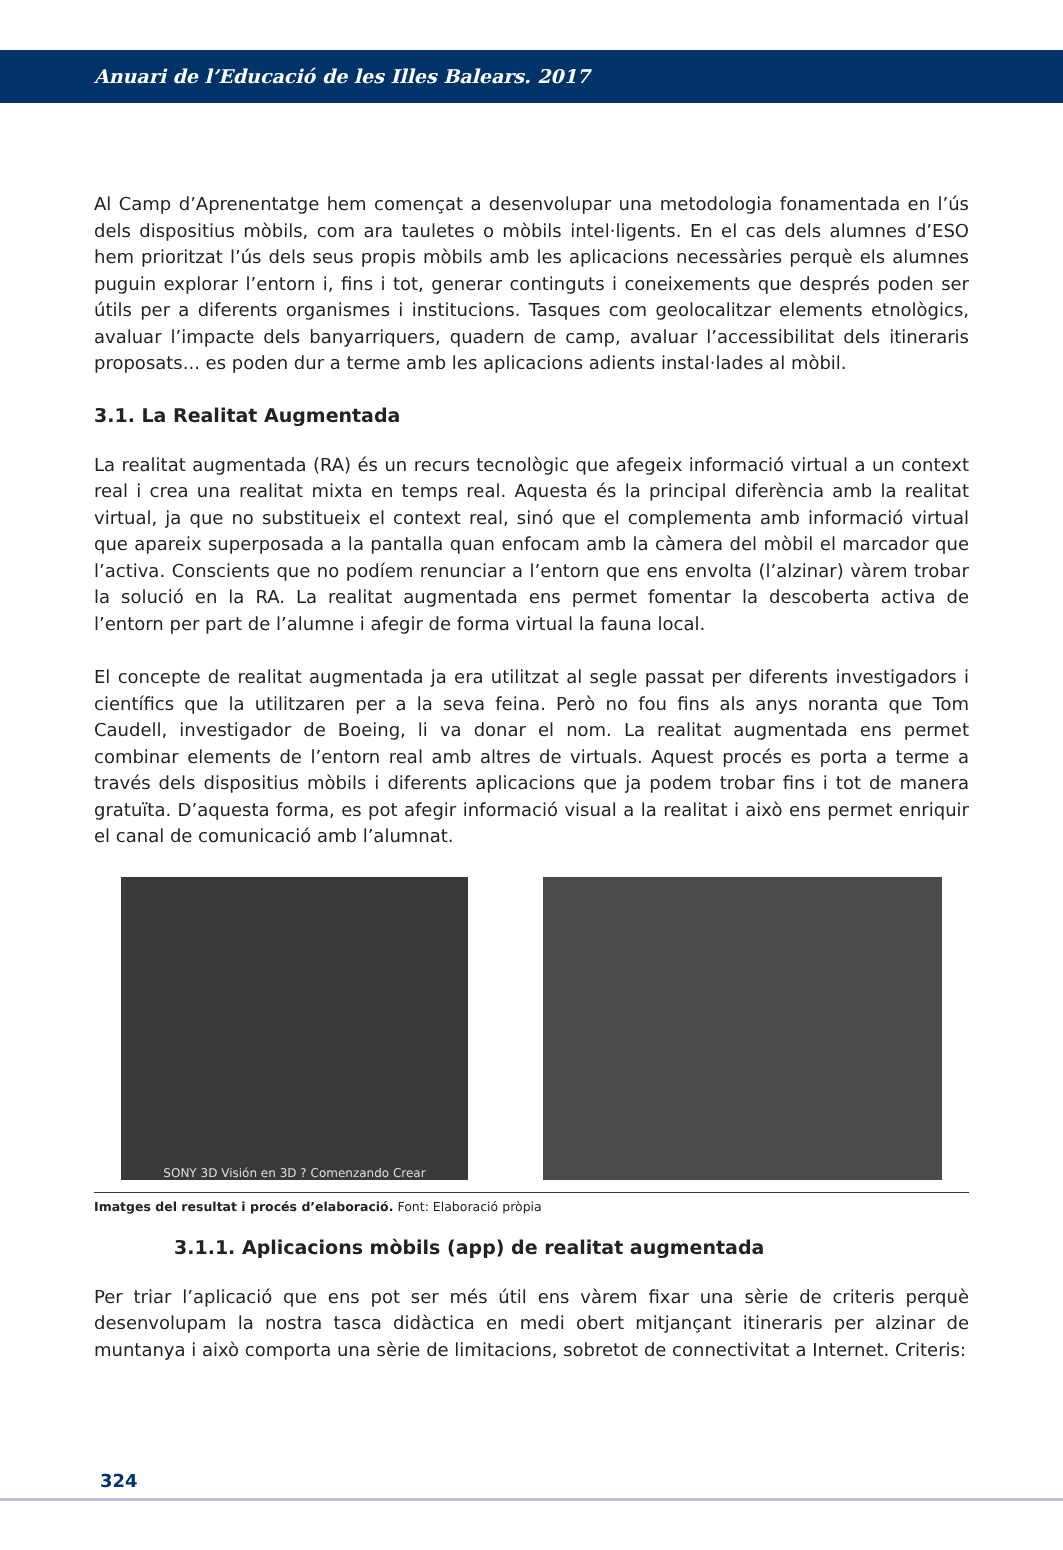Anuari de l’Educació de les Illes Balears. 2017
Al Camp d’Aprenentatge hem començat a desenvolupar una metodologia fonamentada en l’ús dels dispositius mòbils, com ara tauletes o mòbils intel·ligents. En el cas dels alumnes d’ESO hem prioritzat l’ús dels seus propis mòbils amb les aplicacions necessàries perquè els alumnes puguin explorar l’entorn i, fins i tot, generar continguts i coneixements que després poden ser útils per a diferents organismes i institucions. Tasques com geolocalitzar elements etnològics, avaluar l’impacte dels banyarriquers, quadern de camp, avaluar l’accessibilitat dels itineraris proposats... es poden dur a terme amb les aplicacions adients instal·lades al mòbil.
3.1. La Realitat Augmentada
La realitat augmentada (RA) és un recurs tecnològic que afegeix informació virtual a un context real i crea una realitat mixta en temps real. Aquesta és la principal diferència amb la realitat virtual, ja que no substitueix el context real, sinó que el complementa amb informació virtual que apareix superposada a la pantalla quan enfocam amb la càmera del mòbil el marcador que l’activa. Conscients que no podíem renunciar a l’entorn que ens envolta (l’alzinar) vàrem trobar la solució en la RA. La realitat augmentada ens permet fomentar la descoberta activa de l’entorn per part de l’alumne i afegir de forma virtual la fauna local.
El concepte de realitat augmentada ja era utilitzat al segle passat per diferents investigadors i científics que la utilitzaren per a la seva feina. Però no fou fins als anys noranta que Tom Caudell, investigador de Boeing, li va donar el nom. La realitat augmentada ens permet combinar elements de l’entorn real amb altres de virtuals. Aquest procés es porta a terme a través dels dispositius mòbils i diferents aplicacions que ja podem trobar fins i tot de manera gratuïta. D’aquesta forma, es pot afegir informació visual a la realitat i això ens permet enriquir el canal de comunicació amb l’alumnat.
SONY 3D Visión en 3D ? Comenzando Crear
Imatges del resultat i procés d’elaboració. Font: Elaboració pròpia
3.1.1. Aplicacions mòbils (app) de realitat augmentada
Per triar l’aplicació que ens pot ser més útil ens vàrem fixar una sèrie de criteris perquè desenvolupam la nostra tasca didàctica en medi obert mitjançant itineraris per alzinar de muntanya i això comporta una sèrie de limitacions, sobretot de connectivitat a Internet. Criteris:
324